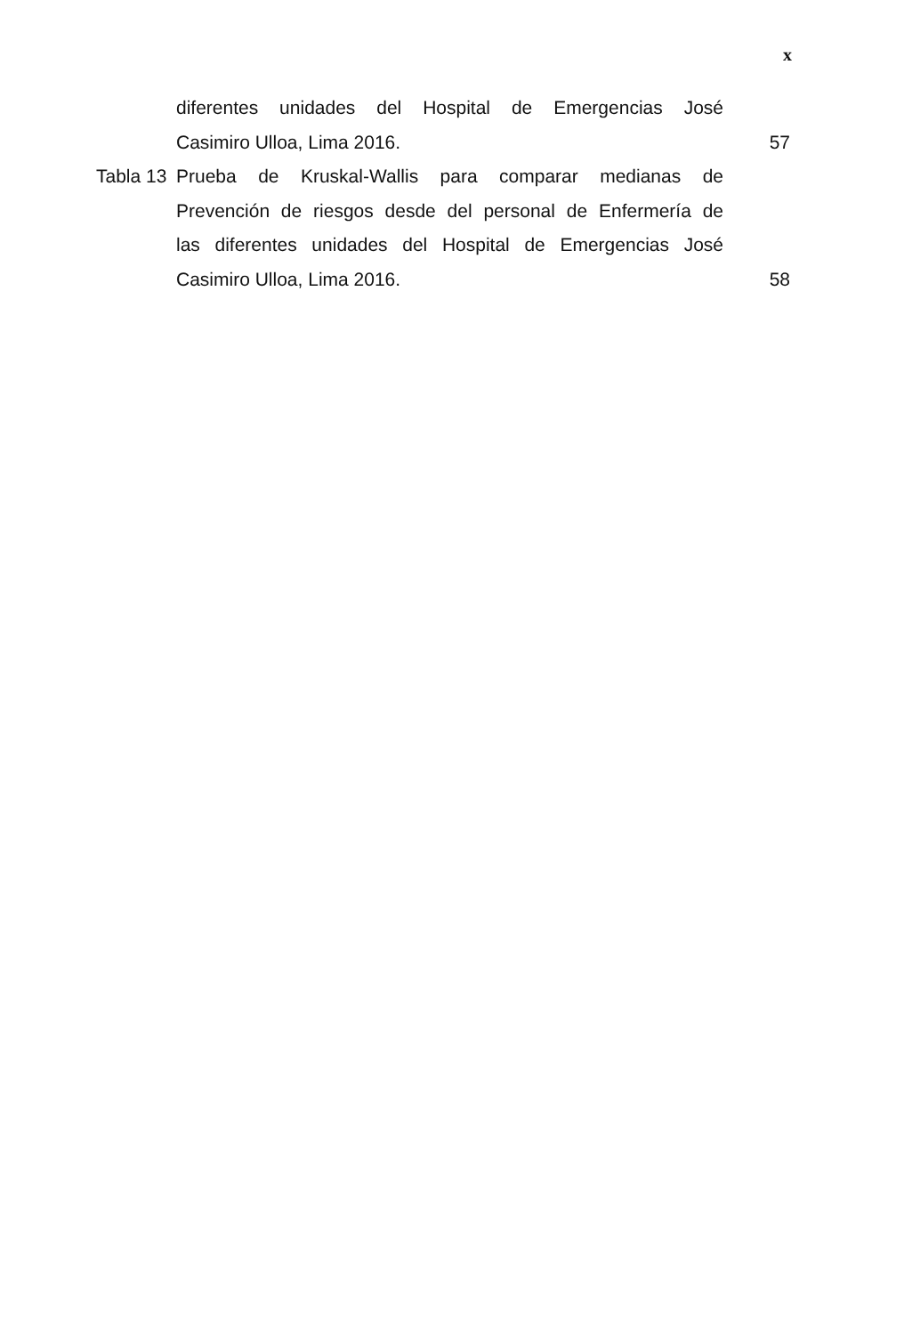x
diferentes unidades del Hospital de Emergencias José
Casimiro Ulloa, Lima 2016. 57
Tabla 13
Prueba de Kruskal-Wallis para comparar medianas de
Prevención de riesgos desde del personal de Enfermería de
las diferentes unidades del Hospital de Emergencias José
Casimiro Ulloa, Lima 2016. 58